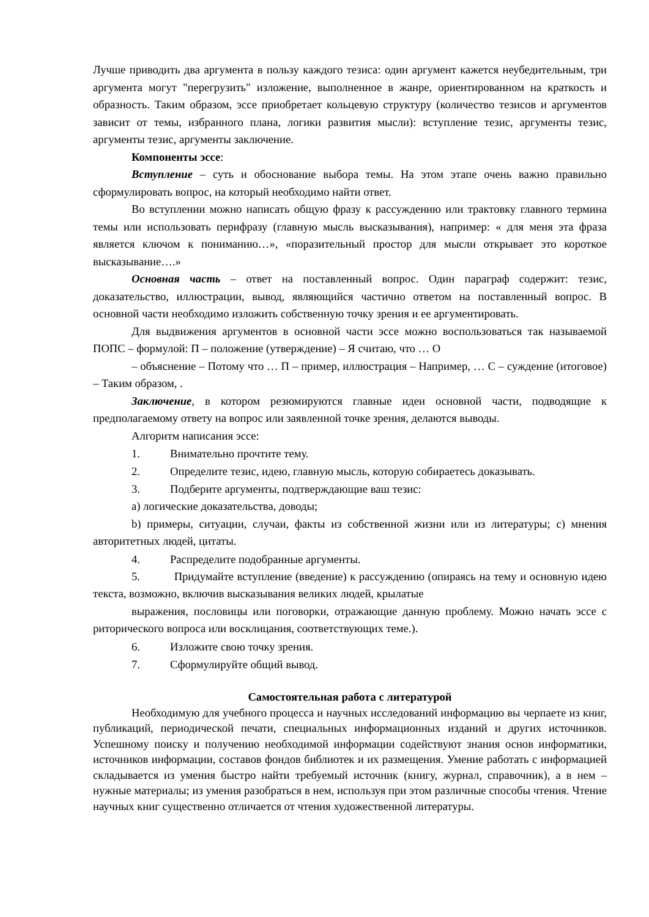Лучше приводить два аргумента в пользу каждого тезиса: один аргумент кажется неубедительным, три аргумента могут "перегрузить" изложение, выполненное в жанре, ориентированном на краткость и образность. Таким образом, эссе приобретает кольцевую структуру (количество тезисов и аргументов зависит от темы, избранного плана, логики развития мысли): вступление тезис, аргументы тезис, аргументы тезис, аргументы заключение.
Компоненты эссе:
Вступление – суть и обоснование выбора темы. На этом этапе очень важно правильно сформулировать вопрос, на который необходимо найти ответ.
Во вступлении можно написать общую фразу к рассуждению или трактовку главного термина темы или использовать перифразу (главную мысль высказывания), например: « для меня эта фраза является ключом к пониманию…», «поразительный простор для мысли открывает это короткое высказывание….»
Основная часть – ответ на поставленный вопрос. Один параграф содержит: тезис, доказательство, иллюстрации, вывод, являющийся частично ответом на поставленный вопрос. В основной части необходимо изложить собственную точку зрения и ее аргументировать.
Для выдвижения аргументов в основной части эссе можно воспользоваться так называемой ПОПС – формулой: П – положение (утверждение) – Я считаю, что … О
– объяснение – Потому что … П – пример, иллюстрация – Например, … С – суждение (итоговое) – Таким образом, .
Заключение, в котором резюмируются главные идеи основной части, подводящие к предполагаемому ответу на вопрос или заявленной точке зрения, делаются выводы.
Алгоритм написания эссе:
1. Внимательно прочтите тему.
2. Определите тезис, идею, главную мысль, которую собираетесь доказывать.
3. Подберите аргументы, подтверждающие ваш тезис:
a) логические доказательства, доводы;
b) примеры, ситуации, случаи, факты из собственной жизни или из литературы; c) мнения авторитетных людей, цитаты.
4. Распределите подобранные аргументы.
5. Придумайте вступление (введение) к рассуждению (опираясь на тему и основную идею текста, возможно, включив высказывания великих людей, крылатые
выражения, пословицы или поговорки, отражающие данную проблему. Можно начать эссе с риторического вопроса или восклицания, соответствующих теме.).
6. Изложите свою точку зрения.
7. Сформулируйте общий вывод.
Самостоятельная работа с литературой
Необходимую для учебного процесса и научных исследований информацию вы черпаете из книг, публикаций, периодической печати, специальных информационных изданий и других источников. Успешному поиску и получению необходимой информации содействуют знания основ информатики, источников информации, составов фондов библиотек и их размещения. Умение работать с информацией складывается из умения быстро найти требуемый источник (книгу, журнал, справочник), а в нем – нужные материалы; из умения разобраться в нем, используя при этом различные способы чтения. Чтение научных книг существенно отличается от чтения художественной литературы.